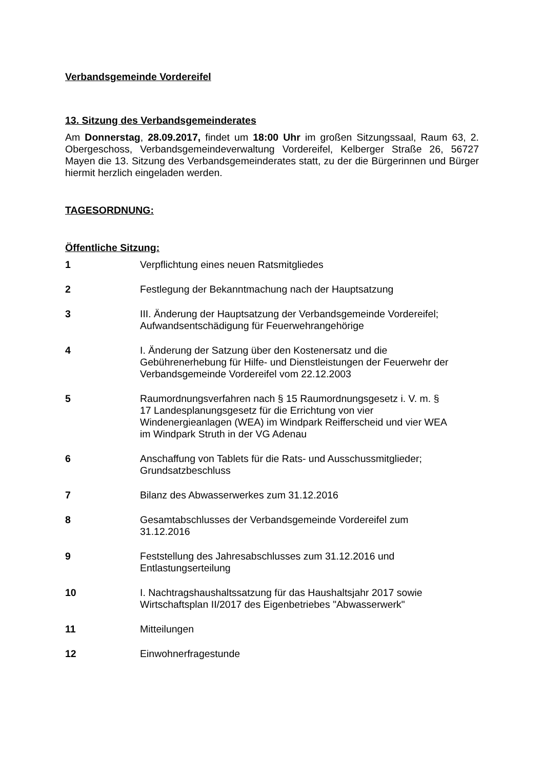Verbandsgemeinde Vordereifel
13. Sitzung des Verbandsgemeinderates
Am Donnerstag, 28.09.2017, findet um 18:00 Uhr im großen Sitzungssaal, Raum 63, 2. Obergeschoss, Verbandsgemeindeverwaltung Vordereifel, Kelberger Straße 26, 56727 Mayen die 13. Sitzung des Verbandsgemeinderates statt, zu der die Bürgerinnen und Bürger hiermit herzlich eingeladen werden.
TAGESORDNUNG:
Öffentliche Sitzung:
1 Verpflichtung eines neuen Ratsmitgliedes
2 Festlegung der Bekanntmachung nach der Hauptsatzung
3 III. Änderung der Hauptsatzung der Verbandsgemeinde Vordereifel;
Aufwandsentschädigung für Feuerwehrangehörige
4 I. Änderung der Satzung über den Kostenersatz und die
Gebührenerhebung für Hilfe- und Dienstleistungen der Feuerwehr der
Verbandsgemeinde Vordereifel vom 22.12.2003
5 Raumordnungsverfahren nach § 15 Raumordnungsgesetz i. V. m. §
17 Landesplanungsgesetz für die Errichtung von vier
Windenergieanlagen (WEA) im Windpark Reifferscheid und vier WEA
im Windpark Struth in der VG Adenau
6 Anschaffung von Tablets für die Rats- und Ausschussmitglieder;
Grundsatzbeschluss
7 Bilanz des Abwasserwerkes zum 31.12.2016
8 Gesamtabschlusses der Verbandsgemeinde Vordereifel zum
31.12.2016
9 Feststellung des Jahresabschlusses zum 31.12.2016 und
Entlastungserteilung
10 I. Nachtragshaushaltssatzung für das Haushaltsjahr 2017 sowie
Wirtschaftsplan II/2017 des Eigenbetriebes "Abwasserwerk"
11 Mitteilungen
12 Einwohnerfragestunde